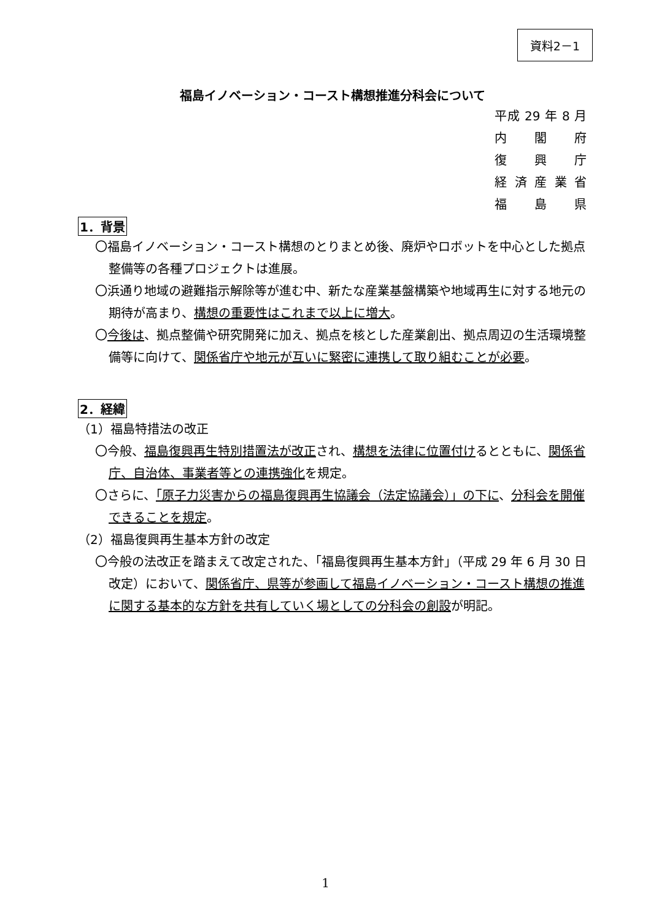資料2－1
福島イノベーション・コースト構想推進分科会について
平成 29 年 8 月
内閣府
復興庁
経済産業省
福島県
1．背景
〇福島イノベーション・コースト構想のとりまとめ後、廃炉やロボットを中心とした拠点整備等の各種プロジェクトは進展。
〇浜通り地域の避難指示解除等が進む中、新たな産業基盤構築や地域再生に対する地元の期待が高まり、構想の重要性はこれまで以上に増大。
〇今後は、拠点整備や研究開発に加え、拠点を核とした産業創出、拠点周辺の生活環境整備等に向けて、関係省庁や地元が互いに緊密に連携して取り組むことが必要。
2．経緯
（1）福島特措法の改正
〇今般、福島復興再生特別措置法が改正され、構想を法律に位置付けるとともに、関係省庁、自治体、事業者等との連携強化を規定。
〇さらに、「原子力災害からの福島復興再生協議会（法定協議会）」の下に、分科会を開催できることを規定。
（2）福島復興再生基本方針の改定
〇今般の法改正を踏まえて改定された、「福島復興再生基本方針」（平成 29 年 6 月 30 日改定）において、関係省庁、県等が参画して福島イノベーション・コースト構想の推進に関する基本的な方針を共有していく場としての分科会の創設が明記。
1